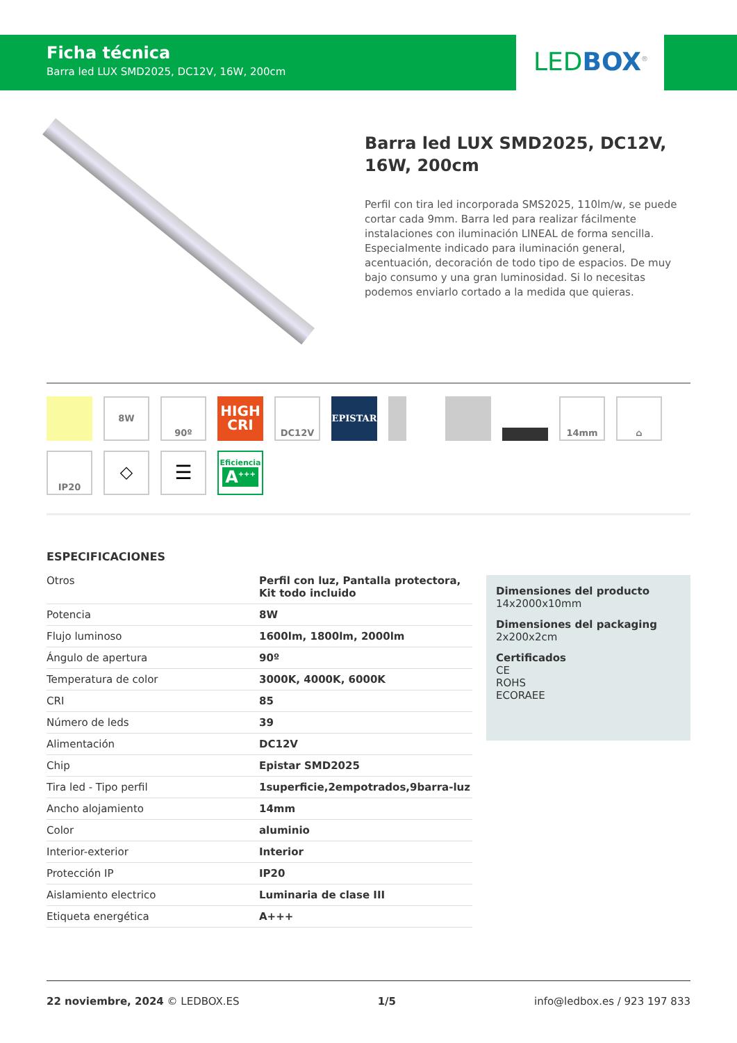Ficha técnica
Barra led LUX SMD2025, DC12V, 16W, 200cm
LEDBOX<sup>®</sup>
Barra led LUX SMD2025, DC12V, 16W, 200cm
Perfil con tira led incorporada SMS2025, 110lm/w, se puede cortar cada 9mm. Barra led para realizar fácilmente instalaciones con iluminación LINEAL de forma sencilla. Especialmente indicado para iluminación general, acentuación, decoración de todo tipo de espacios. De muy bajo consumo y una gran luminosidad. Si lo necesitas podemos enviarlo cortado a la medida que quieras.
8W
90º
HIGH
CRI
DC12V
EPISTAR
14mm
⌂
IP20
◇
☰
Eficiencia
A<sup>+++</sup>
ESPECIFICACIONES
| Otros | Perfil con luz, Pantalla protectora, Kit todo incluido |
| Potencia | 8W |
| Flujo luminoso | 1600lm, 1800lm, 2000lm |
| Ángulo de apertura | 90º |
| Temperatura de color | 3000K, 4000K, 6000K |
| CRI | 85 |
| Número de leds | 39 |
| Alimentación | DC12V |
| Chip | Epistar SMD2025 |
| Tira led - Tipo perfil | 1superficie,2empotrados,9barra-luz |
| Ancho alojamiento | 14mm |
| Color | aluminio |
| Interior-exterior | Interior |
| Protección IP | IP20 |
| Aislamiento electrico | Luminaria de clase III |
| Etiqueta energética | A+++ |
Dimensiones del producto
14x2000x10mm
Dimensiones del packaging
2x200x2cm
Certificados
CE
ROHS
ECORAEE
22 noviembre, 2024 © LEDBOX.ES 1/5 info@ledbox.es / 923 197 833